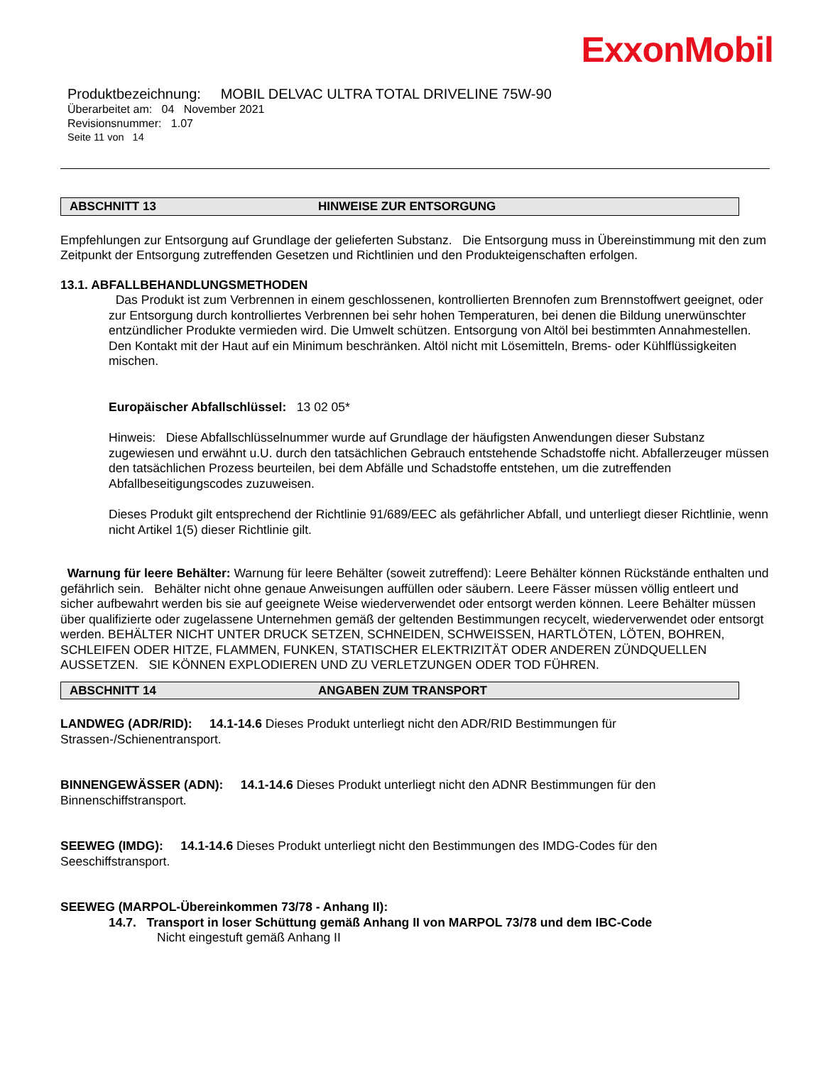ExxonMobil
Produktbezeichnung: MOBIL DELVAC ULTRA TOTAL DRIVELINE 75W-90
Überarbeitet am: 04 November 2021
Revisionsnummer: 1.07
Seite 11 von 14
ABSCHNITT 13 HINWEISE ZUR ENTSORGUNG
Empfehlungen zur Entsorgung auf Grundlage der gelieferten Substanz. Die Entsorgung muss in Übereinstimmung mit den zum Zeitpunkt der Entsorgung zutreffenden Gesetzen und Richtlinien und den Produkteigenschaften erfolgen.
13.1. ABFALLBEHANDLUNGSMETHODEN
Das Produkt ist zum Verbrennen in einem geschlossenen, kontrollierten Brennofen zum Brennstoffwert geeignet, oder zur Entsorgung durch kontrolliertes Verbrennen bei sehr hohen Temperaturen, bei denen die Bildung unerwünschter entzündlicher Produkte vermieden wird. Die Umwelt schützen. Entsorgung von Altöl bei bestimmten Annahmestellen. Den Kontakt mit der Haut auf ein Minimum beschränken. Altöl nicht mit Lösemitteln, Brems- oder Kühlflüssigkeiten mischen.
Europäischer Abfallschlüssel: 13 02 05*
Hinweis: Diese Abfallschlüsselnummer wurde auf Grundlage der häufigsten Anwendungen dieser Substanz zugewiesen und erwähnt u.U. durch den tatsächlichen Gebrauch entstehende Schadstoffe nicht. Abfallerzeuger müssen den tatsächlichen Prozess beurteilen, bei dem Abfälle und Schadstoffe entstehen, um die zutreffenden Abfallbeseitigungscodes zuzuweisen.
Dieses Produkt gilt entsprechend der Richtlinie 91/689/EEC als gefährlicher Abfall, und unterliegt dieser Richtlinie, wenn nicht Artikel 1(5) dieser Richtlinie gilt.
Warnung für leere Behälter: Warnung für leere Behälter (soweit zutreffend): Leere Behälter können Rückstände enthalten und gefährlich sein. Behälter nicht ohne genaue Anweisungen auffüllen oder säubern. Leere Fässer müssen völlig entleert und sicher aufbewahrt werden bis sie auf geeignete Weise wiederverwendet oder entsorgt werden können. Leere Behälter müssen über qualifizierte oder zugelassene Unternehmen gemäß der geltenden Bestimmungen recycelt, wiederverwendet oder entsorgt werden. BEHÄLTER NICHT UNTER DRUCK SETZEN, SCHNEIDEN, SCHWEISSEN, HARTLÖTEN, LÖTEN, BOHREN, SCHLEIFEN ODER HITZE, FLAMMEN, FUNKEN, STATISCHER ELEKTRIZITÄT ODER ANDEREN ZÜNDQUELLEN AUSSETZEN. SIE KÖNNEN EXPLODIEREN UND ZU VERLETZUNGEN ODER TOD FÜHREN.
ABSCHNITT 14 ANGABEN ZUM TRANSPORT
LANDWEG (ADR/RID): 14.1-14.6 Dieses Produkt unterliegt nicht den ADR/RID Bestimmungen für Strassen-/Schienentransport.
BINNENGEWÄSSER (ADN): 14.1-14.6 Dieses Produkt unterliegt nicht den ADNR Bestimmungen für den Binnenschiffstransport.
SEEWEG (IMDG): 14.1-14.6 Dieses Produkt unterliegt nicht den Bestimmungen des IMDG-Codes für den Seeschiffstransport.
SEEWEG (MARPOL-Übereinkommen 73/78 - Anhang II):
14.7. Transport in loser Schüttung gemäß Anhang II von MARPOL 73/78 und dem IBC-Code
Nicht eingestuft gemäß Anhang II